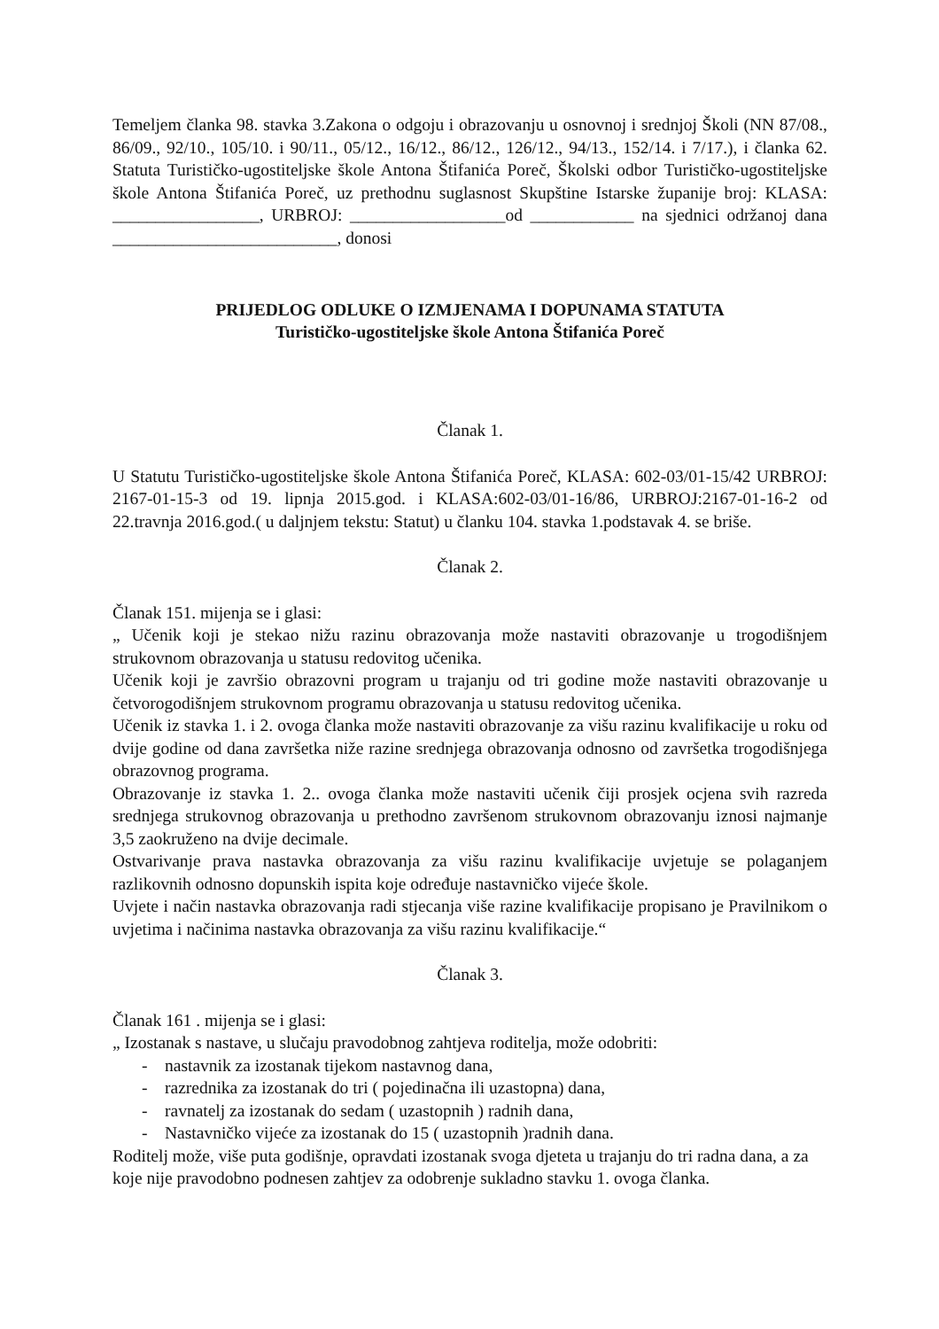Temeljem članka 98. stavka 3.Zakona o odgoju i obrazovanju u osnovnoj i srednjoj Školi (NN 87/08., 86/09., 92/10., 105/10. i 90/11., 05/12., 16/12., 86/12., 126/12., 94/13., 152/14. i 7/17.), i članka 62. Statuta Turističko-ugostiteljske škole Antona Štifanića Poreč, Školski odbor Turističko-ugostiteljske škole Antona Štifanića Poreč, uz prethodnu suglasnost Skupštine Istarske županije broj: KLASA: _________________, URBROJ: __________________od ____________ na sjednici održanoj dana __________________________, donosi
PRIJEDLOG ODLUKE O IZMJENAMA I DOPUNAMA STATUTA
Turističko-ugostiteljske škole Antona Štifanića Poreč
Članak 1.
U Statutu Turističko-ugostiteljske škole Antona Štifanića Poreč, KLASA: 602-03/01-15/42 URBROJ: 2167-01-15-3 od 19. lipnja 2015.god. i KLASA:602-03/01-16/86, URBROJ:2167-01-16-2 od 22.travnja 2016.god.( u daljnjem tekstu: Statut) u članku 104. stavka 1.podstavak 4. se briše.
Članak 2.
Članak 151. mijenja se i glasi:
„ Učenik koji je stekao nižu razinu obrazovanja može nastaviti obrazovanje u trogodišnjem strukovnom obrazovanja u statusu redovitog učenika.
Učenik koji je završio obrazovni program u trajanju od tri godine može nastaviti obrazovanje u četvorogodišnjem strukovnom programu obrazovanja u statusu redovitog učenika.
Učenik iz stavka 1. i 2. ovoga članka može nastaviti obrazovanje za višu razinu kvalifikacije u roku od dvije godine od dana završetka niže razine srednjega obrazovanja odnosno od završetka trogodišnjega obrazovnog programa.
Obrazovanje iz stavka 1. 2.. ovoga članka može nastaviti učenik čiji prosjek ocjena svih razreda srednjega strukovnog obrazovanja u prethodno završenom strukovnom obrazovanju iznosi najmanje 3,5 zaokruženo na dvije decimale.
Ostvarivanje prava nastavka obrazovanja za višu razinu kvalifikacije uvjetuje se polaganjem razlikovnih odnosno dopunskih ispita koje određuje nastavničko vijeće škole.
Uvjete i način nastavka obrazovanja radi stjecanja više razine kvalifikacije propisano je Pravilnikom o uvjetima i načinima nastavka obrazovanja za višu razinu kvalifikacije.“
Članak 3.
Članak 161 . mijenja se i glasi:
„ Izostanak s nastave, u slučaju pravodobnog zahtjeva roditelja, može odobriti:
- nastavnik za izostanak tijekom nastavnog dana,
- razrednika za izostanak do tri ( pojedinačna ili uzastopna) dana,
- ravnatelj za izostanak do sedam ( uzastopnih ) radnih dana,
- Nastavničko vijeće za izostanak do 15 ( uzastopnih )radnih dana.
Roditelj može, više puta godišnje, opravdati izostanak svoga djeteta u trajanju do tri radna dana, a za koje nije pravodobno podnesen zahtjev za odobrenje sukladno stavku 1. ovoga članka.